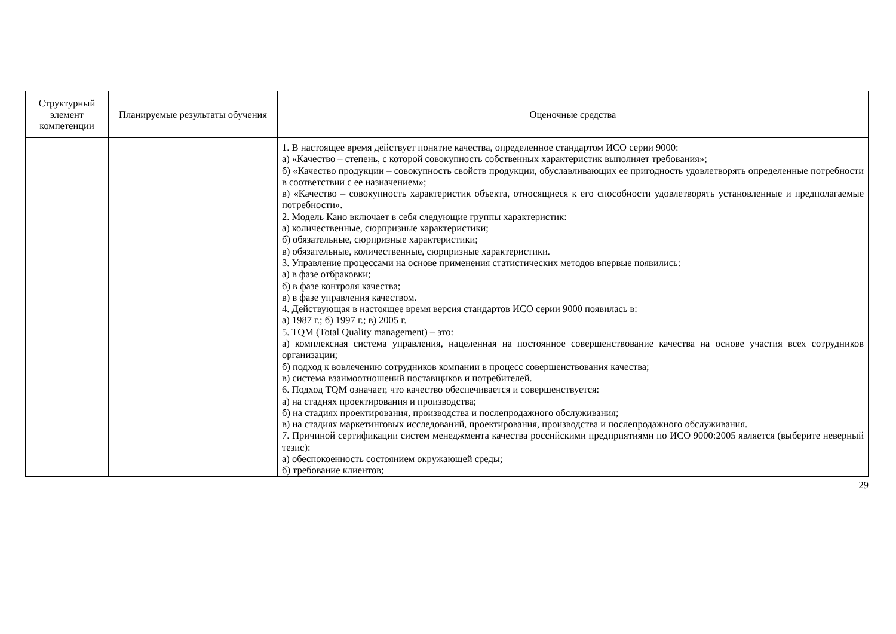| Структурный элемент компетенции | Планируемые результаты обучения | Оценочные средства |
| --- | --- | --- |
| | | 1. В настоящее время действует понятие качества, определенное стандартом ИСО серии 9000: а) «Качество – степень, с которой совокупность собственных характеристик выполняет требования»; б) «Качество продукции – совокупность свойств продукции, обуславливающих ее пригодность удовлетворять определенные потребности в соответствии с ее назначением»; в) «Качество – совокупность характеристик объекта, относящиеся к его способности удовлетворять установленные и предполагаемые потребности». 2. Модель Кано включает в себя следующие группы характеристик: а) количественные, сюрпризные характеристики; б) обязательные, сюрпризные характеристики; в) обязательные, количественные, сюрпризные характеристики. 3. Управление процессами на основе применения статистических методов впервые появились: а) в фазе отбраковки; б) в фазе контроля качества; в) в фазе управления качеством. 4. Действующая в настоящее время версия стандартов ИСО серии 9000 появилась в: а) 1987 г.; б) 1997 г.; в) 2005 г. 5. TQM (Total Quality management) – это: а) комплексная система управления, нацеленная на постоянное совершенствование качества на основе участия всех сотрудников организации; б) подход к вовлечению сотрудников компании в процесс совершенствования качества; в) система взаимоотношений поставщиков и потребителей. 6. Подход TQM означает, что качество обеспечивается и совершенствуется: а) на стадиях проектирования и производства; б) на стадиях проектирования, производства и послепродажного обслуживания; в) на стадиях маркетинговых исследований, проектирования, производства и послепродажного обслуживания. 7. Причиной сертификации систем менеджмента качества российскими предприятиями по ИСО 9000:2005 является (выберите неверный тезис): а) обеспокоенность состоянием окружающей среды; б) требование клиентов; |
29